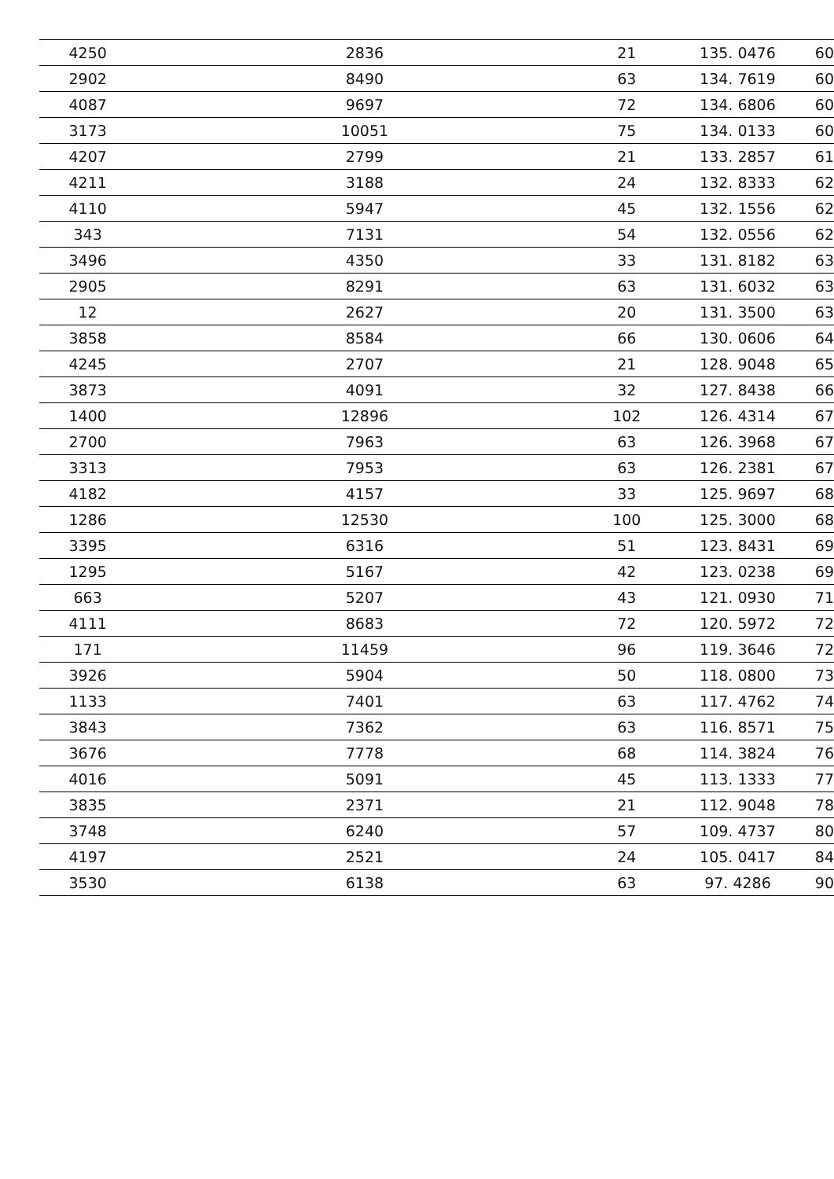| 4250 | 2836 | 21 | 135. 0476 | 60 |
| 2902 | 8490 | 63 | 134. 7619 | 60 |
| 4087 | 9697 | 72 | 134. 6806 | 60 |
| 3173 | 10051 | 75 | 134. 0133 | 60 |
| 4207 | 2799 | 21 | 133. 2857 | 61 |
| 4211 | 3188 | 24 | 132. 8333 | 62 |
| 4110 | 5947 | 45 | 132. 1556 | 62 |
| 343 | 7131 | 54 | 132. 0556 | 62 |
| 3496 | 4350 | 33 | 131. 8182 | 63 |
| 2905 | 8291 | 63 | 131. 6032 | 63 |
| 12 | 2627 | 20 | 131. 3500 | 63 |
| 3858 | 8584 | 66 | 130. 0606 | 64 |
| 4245 | 2707 | 21 | 128. 9048 | 65 |
| 3873 | 4091 | 32 | 127. 8438 | 66 |
| 1400 | 12896 | 102 | 126. 4314 | 67 |
| 2700 | 7963 | 63 | 126. 3968 | 67 |
| 3313 | 7953 | 63 | 126. 2381 | 67 |
| 4182 | 4157 | 33 | 125. 9697 | 68 |
| 1286 | 12530 | 100 | 125. 3000 | 68 |
| 3395 | 6316 | 51 | 123. 8431 | 69 |
| 1295 | 5167 | 42 | 123. 0238 | 69 |
| 663 | 5207 | 43 | 121. 0930 | 71 |
| 4111 | 8683 | 72 | 120. 5972 | 72 |
| 171 | 11459 | 96 | 119. 3646 | 72 |
| 3926 | 5904 | 50 | 118. 0800 | 73 |
| 1133 | 7401 | 63 | 117. 4762 | 74 |
| 3843 | 7362 | 63 | 116. 8571 | 75 |
| 3676 | 7778 | 68 | 114. 3824 | 76 |
| 4016 | 5091 | 45 | 113. 1333 | 77 |
| 3835 | 2371 | 21 | 112. 9048 | 78 |
| 3748 | 6240 | 57 | 109. 4737 | 80 |
| 4197 | 2521 | 24 | 105. 0417 | 84 |
| 3530 | 6138 | 63 | 97. 4286 | 90 |